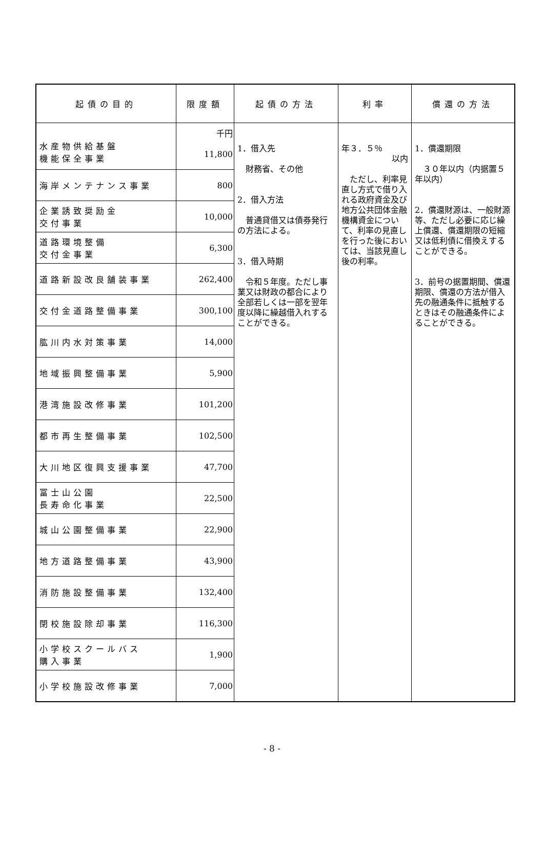| 起債の目的 | 限度額 | 起債の方法 | 利率 | 償還の方法 |
| --- | --- | --- | --- | --- |
| 水産物供給基盤 機能保全事業 | 千円 11,800 | 1．借入先 財務省、その他 2．借入方法 普通貸借又は債券発行の方法による。 3．借入時期 令和５年度。ただし事業又は財政の都合により全部若しくは一部を翌年度以降に繰越借入れすることができる。 | 年３．５％ 以内 ただし、利率見直し方式で借り入れる政府資金及び地方公共団体金融機構資金について、利率の見直しを行った後においては、当該見直し後の利率。 | 1．償還期限 ３０年以内（内据置５年以内） 2．償還財源は、一般財源等、ただし必要に応じ繰上償還、償還期限の短縮又は低利債に借換えすることができる。 3．前号の据置期間、償還期限、償還の方法が借入先の融通条件に抵触するときはその融通条件によることができる。 |
| 海岸メンテナンス事業 | 800 | | | |
| 企業誘致奨励金 交付事業 | 10,000 | | | |
| 道路環境整備 交付金事業 | 6,300 | | | |
| 道路新設改良舗装事業 | 262,400 | | | |
| 交付金道路整備事業 | 300,100 | | | |
| 肱川内水対策事業 | 14,000 | | | |
| 地域振興整備事業 | 5,900 | | | |
| 港湾施設改修事業 | 101,200 | | | |
| 都市再生整備事業 | 102,500 | | | |
| 大川地区復興支援事業 | 47,700 | | | |
| 冨士山公園 長寿命化事業 | 22,500 | | | |
| 城山公園整備事業 | 22,900 | | | |
| 地方道路整備事業 | 43,900 | | | |
| 消防施設整備事業 | 132,400 | | | |
| 閉校施設除却事業 | 116,300 | | | |
| 小学校スクールバス 購入事業 | 1,900 | | | |
| 小学校施設改修事業 | 7,000 | | | |
- 8 -